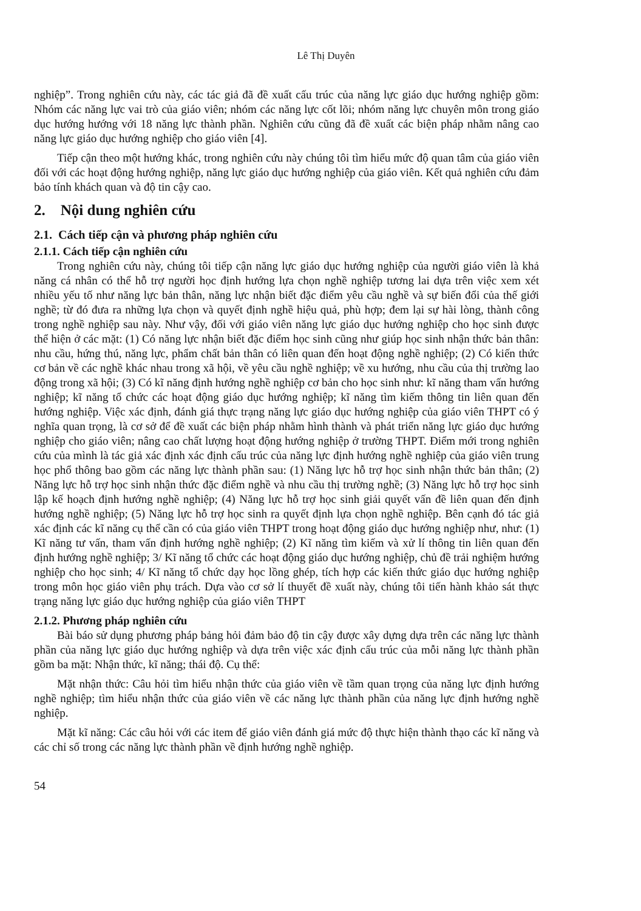Lê Thị Duyên
nghiệp”. Trong nghiên cứu này, các tác giả đã đề xuất cấu trúc của năng lực giáo dục hướng nghiệp gồm: Nhóm các năng lực vai trò của giáo viên; nhóm các năng lực cốt lõi; nhóm năng lực chuyên môn trong giáo dục hướng hướng với 18 năng lực thành phần. Nghiên cứu cũng đã đề xuất các biện pháp nhằm nâng cao năng lực giáo dục hướng nghiệp cho giáo viên [4].
Tiếp cận theo một hướng khác, trong nghiên cứu này chúng tôi tìm hiểu mức độ quan tâm của giáo viên đối với các hoạt động hướng nghiệp, năng lực giáo dục hướng nghiệp của giáo viên. Kết quả nghiên cứu đảm bảo tính khách quan và độ tin cậy cao.
2. Nội dung nghiên cứu
2.1. Cách tiếp cận và phương pháp nghiên cứu
2.1.1. Cách tiếp cận nghiên cứu
Trong nghiên cứu này, chúng tôi tiếp cận năng lực giáo dục hướng nghiệp của người giáo viên là khả năng cá nhân có thể hỗ trợ người học định hướng lựa chọn nghề nghiệp tương lai dựa trên việc xem xét nhiều yếu tố như năng lực bản thân, năng lực nhận biết đặc điểm yêu cầu nghề và sự biến đổi của thế giới nghề; từ đó đưa ra những lựa chọn và quyết định nghề hiệu quả, phù hợp; đem lại sự hài lòng, thành công trong nghề nghiệp sau này. Như vậy, đối với giáo viên năng lực giáo dục hướng nghiệp cho học sinh được thể hiện ở các mặt: (1) Có năng lực nhận biết đặc điểm học sinh cũng như giúp học sinh nhận thức bản thân: nhu cầu, hứng thú, năng lực, phẩm chất bản thân có liên quan đến hoạt động nghề nghiệp; (2) Có kiến thức cơ bản về các nghề khác nhau trong xã hội, về yêu cầu nghề nghiệp; về xu hướng, nhu cầu của thị trường lao động trong xã hội; (3) Có kĩ năng định hướng nghề nghiệp cơ bản cho học sinh như: kĩ năng tham vấn hướng nghiệp; kĩ năng tổ chức các hoạt động giáo dục hướng nghiệp; kĩ năng tìm kiếm thông tin liên quan đến hướng nghiệp. Việc xác định, đánh giá thực trạng năng lực giáo dục hướng nghiệp của giáo viên THPT có ý nghĩa quan trọng, là cơ sở để đề xuất các biện pháp nhằm hình thành và phát triển năng lực giáo dục hướng nghiệp cho giáo viên; nâng cao chất lượng hoạt động hướng nghiệp ở trường THPT. Điểm mới trong nghiên cứu của mình là tác giả xác định xác định cấu trúc của năng lực định hướng nghề nghiệp của giáo viên trung học phổ thông bao gồm các năng lực thành phần sau: (1) Năng lực hỗ trợ học sinh nhận thức bản thân; (2) Năng lực hỗ trợ học sinh nhận thức đặc điểm nghề và nhu cầu thị trường nghề; (3) Năng lực hỗ trợ học sinh lập kế hoạch định hướng nghề nghiệp; (4) Năng lực hỗ trợ học sinh giải quyết vấn đề liên quan đến định hướng nghề nghiệp; (5) Năng lực hỗ trợ học sinh ra quyết định lựa chọn nghề nghiệp. Bên cạnh đó tác giả xác định các kĩ năng cụ thể cần có của giáo viên THPT trong hoạt động giáo dục hướng nghiệp như, như: (1) Kĩ năng tư vấn, tham vấn định hướng nghề nghiệp; (2) Kĩ năng tìm kiếm và xử lí thông tin liên quan đến định hướng nghề nghiệp; 3/ Kĩ năng tổ chức các hoạt động giáo dục hướng nghiệp, chủ đề trải nghiệm hướng nghiệp cho học sinh; 4/ Kĩ năng tổ chức dạy học lồng ghép, tích hợp các kiến thức giáo dục hướng nghiệp trong môn học giáo viên phụ trách. Dựa vào cơ sở lí thuyết đề xuất này, chúng tôi tiến hành khảo sát thực trạng năng lực giáo dục hướng nghiệp của giáo viên THPT
2.1.2. Phương pháp nghiên cứu
Bài báo sử dụng phương pháp bảng hỏi đảm bảo độ tin cậy được xây dựng dựa trên các năng lực thành phần của năng lực giáo dục hướng nghiệp và dựa trên việc xác định cấu trúc của mỗi năng lực thành phần gồm ba mặt: Nhận thức, kĩ năng; thái độ. Cụ thể:
Mặt nhận thức: Câu hỏi tìm hiểu nhận thức của giáo viên về tầm quan trọng của năng lực định hướng nghề nghiệp; tìm hiểu nhận thức của giáo viên về các năng lực thành phần của năng lực định hướng nghề nghiệp.
Mặt kĩ năng: Các câu hỏi với các item để giáo viên đánh giá mức độ thực hiện thành thạo các kĩ năng và các chỉ số trong các năng lực thành phần về định hướng nghề nghiệp.
54